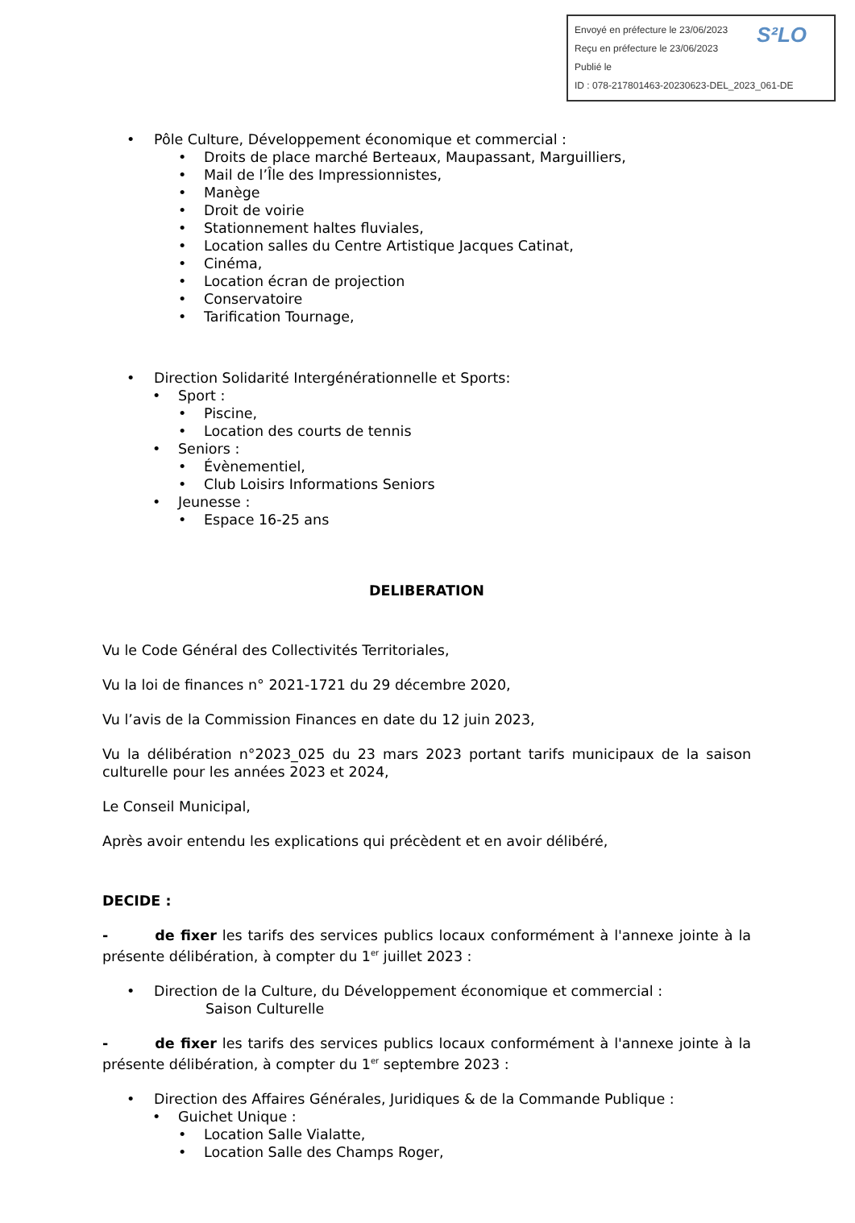S²LO Envoyé en préfecture le 23/06/2023
Reçu en préfecture le 23/06/2023
Publié le
ID : 078-217801463-20230623-DEL_2023_061-DE
• Pôle Culture, Développement économique et commercial :
• Droits de place marché Berteaux, Maupassant, Marguilliers,
• Mail de l’Île des Impressionnistes,
• Manège
• Droit de voirie
• Stationnement haltes fluviales,
• Location salles du Centre Artistique Jacques Catinat,
• Cinéma,
• Location écran de projection
• Conservatoire
• Tarification Tournage,
• Direction Solidarité Intergénérationnelle et Sports:
• Sport :
• Piscine,
• Location des courts de tennis
• Seniors :
• Évènementiel,
• Club Loisirs Informations Seniors
• Jeunesse :
• Espace 16-25 ans
DELIBERATION
Vu le Code Général des Collectivités Territoriales,
Vu la loi de finances n° 2021-1721 du 29 décembre 2020,
Vu l’avis de la Commission Finances en date du 12 juin 2023,
Vu la délibération n°2023_025 du 23 mars 2023 portant tarifs municipaux de la saison culturelle pour les années 2023 et 2024,
Le Conseil Municipal,
Après avoir entendu les explications qui précèdent et en avoir délibéré,
DECIDE :
- de fixer les tarifs des services publics locaux conformément à l'annexe jointe à la présente délibération, à compter du 1<sup>er</sup> juillet 2023 :
• Direction de la Culture, du Développement économique et commercial :
Saison Culturelle
- de fixer les tarifs des services publics locaux conformément à l'annexe jointe à la présente délibération, à compter du 1<sup>er</sup> septembre 2023 :
• Direction des Affaires Générales, Juridiques & de la Commande Publique :
• Guichet Unique :
• Location Salle Vialatte,
• Location Salle des Champs Roger,